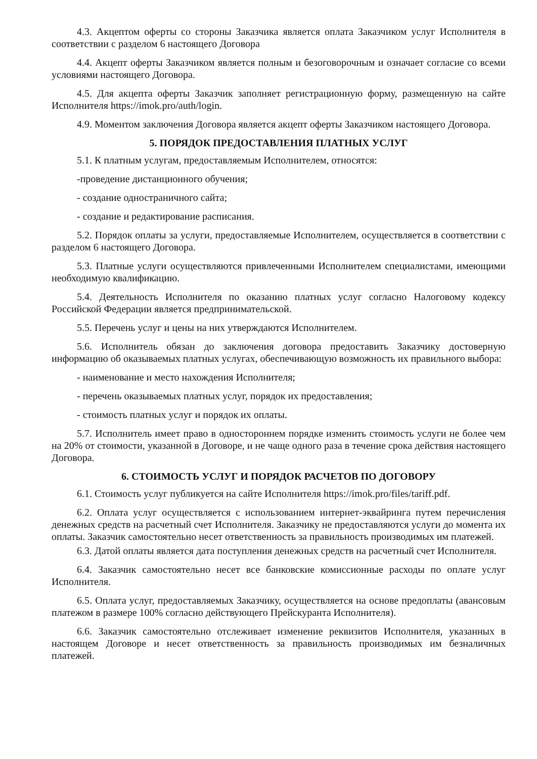4.3. Акцептом оферты со стороны Заказчика является оплата Заказчиком услуг Исполнителя в соответствии с разделом 6 настоящего Договора
4.4. Акцепт оферты Заказчиком является полным и безоговорочным и означает согласие со всеми условиями настоящего Договора.
4.5. Для акцепта оферты Заказчик заполняет регистрационную форму, размещенную на сайте Исполнителя https://imok.pro/auth/login.
4.9. Моментом заключения Договора является акцепт оферты Заказчиком настоящего Договора.
5. ПОРЯДОК ПРЕДОСТАВЛЕНИЯ ПЛАТНЫХ УСЛУГ
5.1. К платным услугам, предоставляемым Исполнителем, относятся:
-проведение дистанционного обучения;
- создание одностраничного сайта;
- создание и редактирование расписания.
5.2. Порядок оплаты за услуги, предоставляемые Исполнителем, осуществляется в соответствии с разделом 6 настоящего Договора.
5.3. Платные услуги осуществляются привлеченными Исполнителем специалистами, имеющими необходимую квалификацию.
5.4. Деятельность Исполнителя по оказанию платных услуг согласно Налоговому кодексу Российской Федерации является предпринимательской.
5.5. Перечень услуг и цены на них утверждаются Исполнителем.
5.6. Исполнитель обязан до заключения договора предоставить Заказчику достоверную информацию об оказываемых платных услугах, обеспечивающую возможность их правильного выбора:
- наименование и место нахождения Исполнителя;
- перечень оказываемых платных услуг, порядок их предоставления;
- стоимость платных услуг и порядок их оплаты.
5.7. Исполнитель имеет право в одностороннем порядке изменить стоимость услуги не более чем на 20% от стоимости, указанной в Договоре, и не чаще одного раза в течение срока действия настоящего Договора.
6. СТОИМОСТЬ УСЛУГ И ПОРЯДОК РАСЧЕТОВ ПО ДОГОВОРУ
6.1. Стоимость услуг публикуется на сайте Исполнителя https://imok.pro/files/tariff.pdf.
6.2. Оплата услуг осуществляется с использованием интернет-эквайринга путем перечисления денежных средств на расчетный счет Исполнителя. Заказчику не предоставляются услуги до момента их оплаты. Заказчик самостоятельно несет ответственность за правильность производимых им платежей.
6.3. Датой оплаты является дата поступления денежных средств на расчетный счет Исполнителя.
6.4. Заказчик самостоятельно несет все банковские комиссионные расходы по оплате услуг Исполнителя.
6.5. Оплата услуг, предоставляемых Заказчику, осуществляется на основе предоплаты (авансовым платежом в размере 100% согласно действующего Прейскуранта Исполнителя).
6.6. Заказчик самостоятельно отслеживает изменение реквизитов Исполнителя, указанных в настоящем Договоре и несет ответственность за правильность производимых им безналичных платежей.